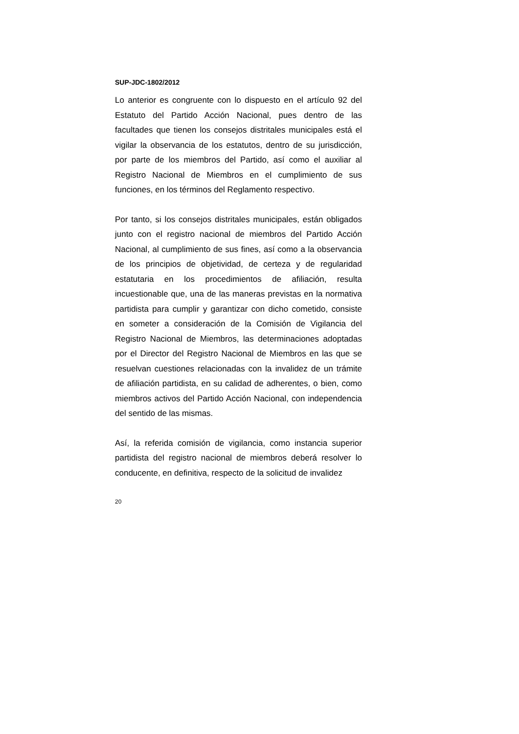SUP-JDC-1802/2012
Lo anterior es congruente con lo dispuesto en el artículo 92 del Estatuto del Partido Acción Nacional, pues dentro de las facultades que tienen los consejos distritales municipales está el vigilar la observancia de los estatutos, dentro de su jurisdicción, por parte de los miembros del Partido, así como el auxiliar al Registro Nacional de Miembros en el cumplimiento de sus funciones, en los términos del Reglamento respectivo.
Por tanto, si los consejos distritales municipales, están obligados junto con el registro nacional de miembros del Partido Acción Nacional, al cumplimiento de sus fines, así como a la observancia de los principios de objetividad, de certeza y de regularidad estatutaria en los procedimientos de afiliación, resulta incuestionable que, una de las maneras previstas en la normativa partidista para cumplir y garantizar con dicho cometido, consiste en someter a consideración de la Comisión de Vigilancia del Registro Nacional de Miembros, las determinaciones adoptadas por el Director del Registro Nacional de Miembros en las que se resuelvan cuestiones relacionadas con la invalidez de un trámite de afiliación partidista, en su calidad de adherentes, o bien, como miembros activos del Partido Acción Nacional, con independencia del sentido de las mismas.
Así, la referida comisión de vigilancia, como instancia superior partidista del registro nacional de miembros deberá resolver lo conducente, en definitiva, respecto de la solicitud de invalidez
20